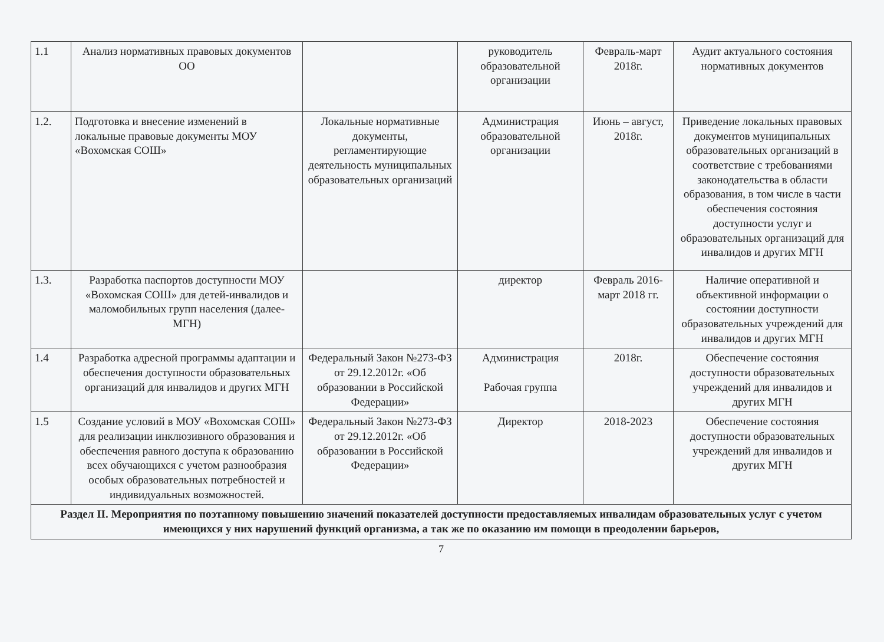| 1.1 | Анализ нормативных правовых документов ОО | | руководитель образовательной организации | Февраль-март 2018г. | Аудит актуального состояния нормативных документов |
| 1.2. | Подготовка и внесение изменений в локальные правовые документы МОУ «Вохомская СОШ» | Локальные нормативные документы, регламентирующие деятельность муниципальных образовательных организаций | Администрация образовательной организации | Июнь – август, 2018г. | Приведение локальных правовых документов муниципальных образовательных организаций в соответствие с требованиями законодательства в области образования, в том числе в части обеспечения состояния доступности услуг и образовательных организаций для инвалидов и других МГН |
| 1.3. | Разработка паспортов доступности МОУ «Вохомская СОШ» для детей-инвалидов и маломобильных групп населения (далее-МГН) | | директор | Февраль 2016- март 2018 гг. | Наличие оперативной и объективной информации о состоянии доступности образовательных учреждений для инвалидов и других МГН |
| 1.4 | Разработка адресной программы адаптации и обеспечения доступности образовательных организаций для инвалидов и других МГН | Федеральный Закон №273-ФЗ от 29.12.2012г. «Об образовании в Российской Федерации» | Администрация Рабочая группа | 2018г. | Обеспечение состояния доступности образовательных учреждений для инвалидов и других МГН |
| 1.5 | Создание условий в МОУ «Вохомская СОШ» для реализации инклюзивного образования и обеспечения равного доступа к образованию всех обучающихся с учетом разнообразия особых образовательных потребностей и индивидуальных возможностей. | Федеральный Закон №273-ФЗ от 29.12.2012г. «Об образовании в Российской Федерации» | Директор | 2018-2023 | Обеспечение состояния доступности образовательных учреждений для инвалидов и других МГН |
| Раздел II. Мероприятия по поэтапному повышению значений показателей доступности предоставляемых инвалидам образовательных услуг с учетом имеющихся у них нарушений функций организма, а так же по оказанию им помощи в преодолении барьеров, | | | | | |
7